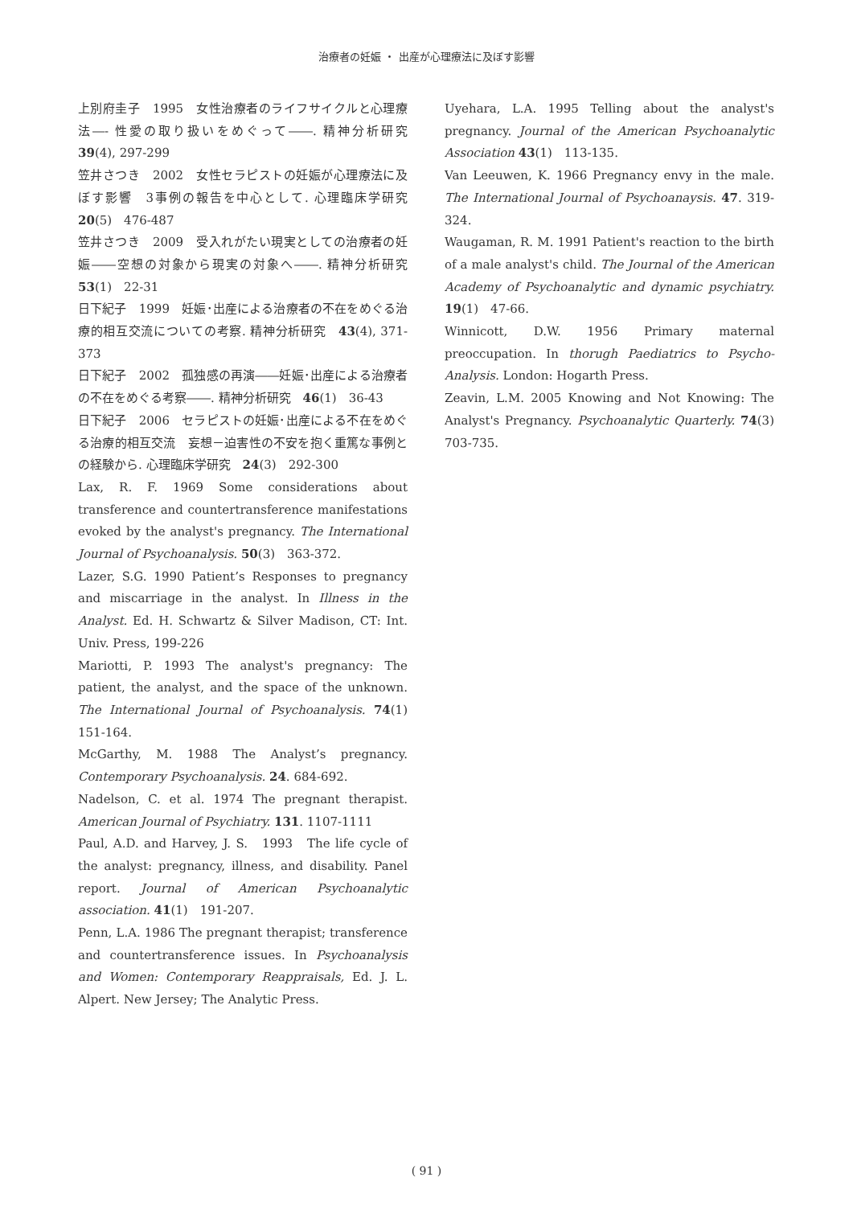治療者の妊娠 ・ 出産が心理療法に及ぼす影響
上別府圭子　1995　女性治療者のライフサイクルと心理療法―- 性愛の取り扱いをめぐって――. 精神分析研究　39(4), 297-299
笠井さつき　2002　女性セラピストの妊娠が心理療法に及ぼす影響　3事例の報告を中心として. 心理臨床学研究　20(5)　476-487
笠井さつき　2009　受入れがたい現実としての治療者の妊娠――空想の対象から現実の対象へ――. 精神分析研究　53(1)　22-31
日下紀子　1999　妊娠･出産による治療者の不在をめぐる治療的相互交流についての考察. 精神分析研究　43(4), 371-373
日下紀子　2002　孤独感の再演――妊娠･出産による治療者の不在をめぐる考察――. 精神分析研究　46(1)　36-43
日下紀子　2006　セラピストの妊娠･出産による不在をめぐる治療的相互交流　妄想－迫害性の不安を抱く重篤な事例との経験から. 心理臨床学研究　24(3)　292-300
Lax, R. F. 1969 Some considerations about transference and countertransference manifestations evoked by the analyst's pregnancy. The International Journal of Psychoanalysis. 50(3)　363-372.
Lazer, S.G. 1990 Patient’s Responses to pregnancy and miscarriage in the analyst. In Illness in the Analyst. Ed. H. Schwartz & Silver Madison, CT: Int. Univ. Press, 199-226
Mariotti, P. 1993 The analyst's pregnancy: The patient, the analyst, and the space of the unknown. The International Journal of Psychoanalysis. 74(1)　151-164.
McGarthy, M. 1988 The Analyst’s pregnancy. Contemporary Psychoanalysis. 24. 684-692.
Nadelson, C. et al. 1974 The pregnant therapist. American Journal of Psychiatry. 131. 1107-1111
Paul, A.D. and Harvey, J. S.　1993　The life cycle of the analyst: pregnancy, illness, and disability. Panel report. Journal of American Psychoanalytic association. 41(1)　191-207.
Penn, L.A. 1986 The pregnant therapist; transference and countertransference issues. In Psychoanalysis and Women: Contemporary Reappraisals, Ed. J. L. Alpert. New Jersey; The Analytic Press.
Uyehara, L.A. 1995 Telling about the analyst's pregnancy. Journal of the American Psychoanalytic Association 43(1)　113-135.
Van Leeuwen, K. 1966 Pregnancy envy in the male. The International Journal of Psychoanaysis. 47. 319-324.
Waugaman, R. M. 1991 Patient's reaction to the birth of a male analyst's child. The Journal of the American Academy of Psychoanalytic and dynamic psychiatry. 19(1)　47-66.
Winnicott, D.W. 1956 Primary maternal preoccupation. In thorugh Paediatrics to Psycho-Analysis. London: Hogarth Press.
Zeavin, L.M. 2005 Knowing and Not Knowing: The Analyst's Pregnancy. Psychoanalytic Quarterly. 74(3)　703-735.
( 91 )